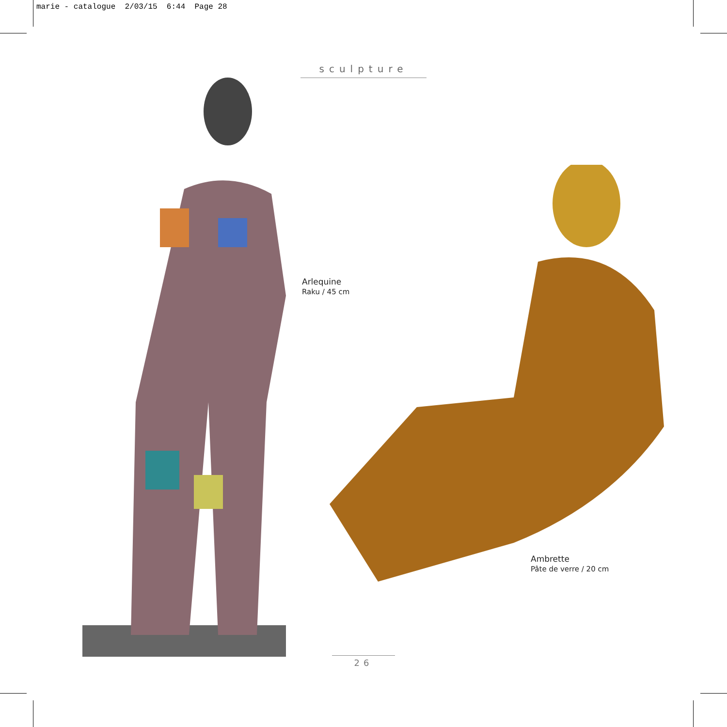marie - catalogue 2/03/15 6:44 Page 28
sculpture
Arlequine
Raku / 45 cm
Ambrette
Pâte de verre / 20 cm
26